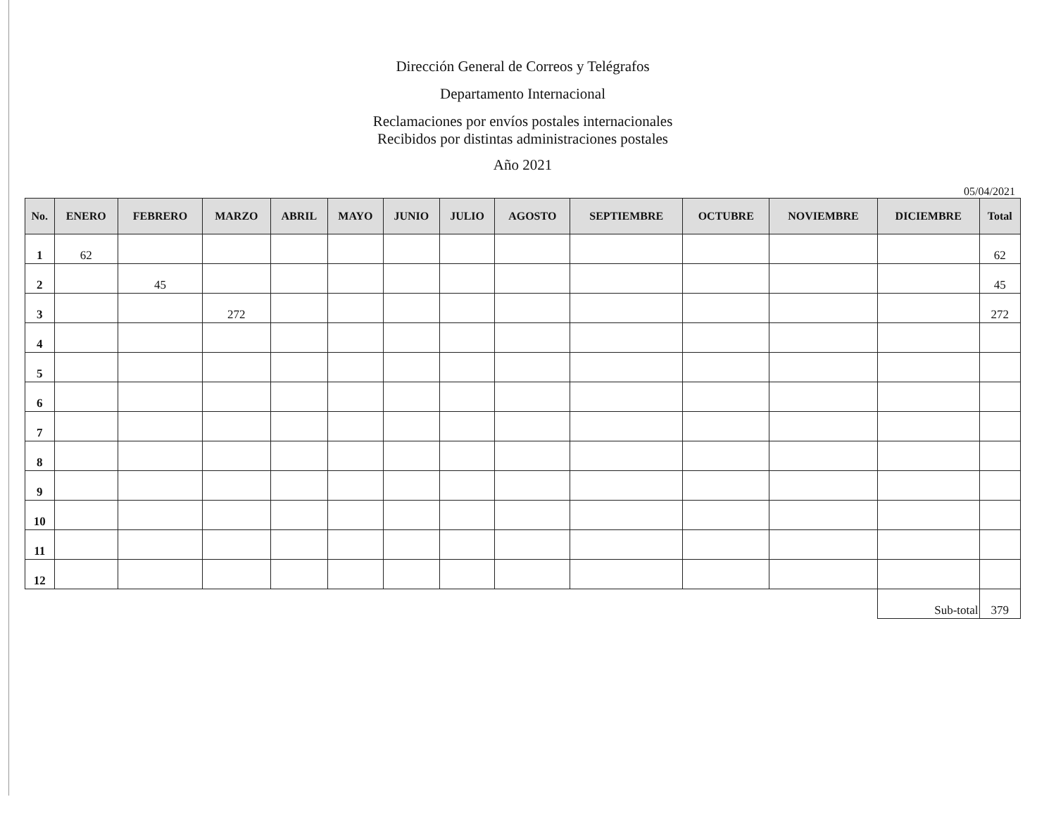Dirección General de Correos y Telégrafos
Departamento Internacional
Reclamaciones por envíos postales internacionales
Recibidos por distintas administraciones postales
Año 2021
05/04/2021
| No. | ENERO | FEBRERO | MARZO | ABRIL | MAYO | JUNIO | JULIO | AGOSTO | SEPTIEMBRE | OCTUBRE | NOVIEMBRE | DICIEMBRE | Total |
| --- | --- | --- | --- | --- | --- | --- | --- | --- | --- | --- | --- | --- | --- |
| 1 | 62 | | | | | | | | | | | | 62 |
| 2 | | 45 | | | | | | | | | | | 45 |
| 3 | | | 272 | | | | | | | | | | 272 |
| 4 | | | | | | | | | | | | | |
| 5 | | | | | | | | | | | | | |
| 6 | | | | | | | | | | | | | |
| 7 | | | | | | | | | | | | | |
| 8 | | | | | | | | | | | | | |
| 9 | | | | | | | | | | | | | |
| 10 | | | | | | | | | | | | | |
| 11 | | | | | | | | | | | | | |
| 12 | | | | | | | | | | | | | |
| | | | | | | | | | | | | Sub-total | 379 |